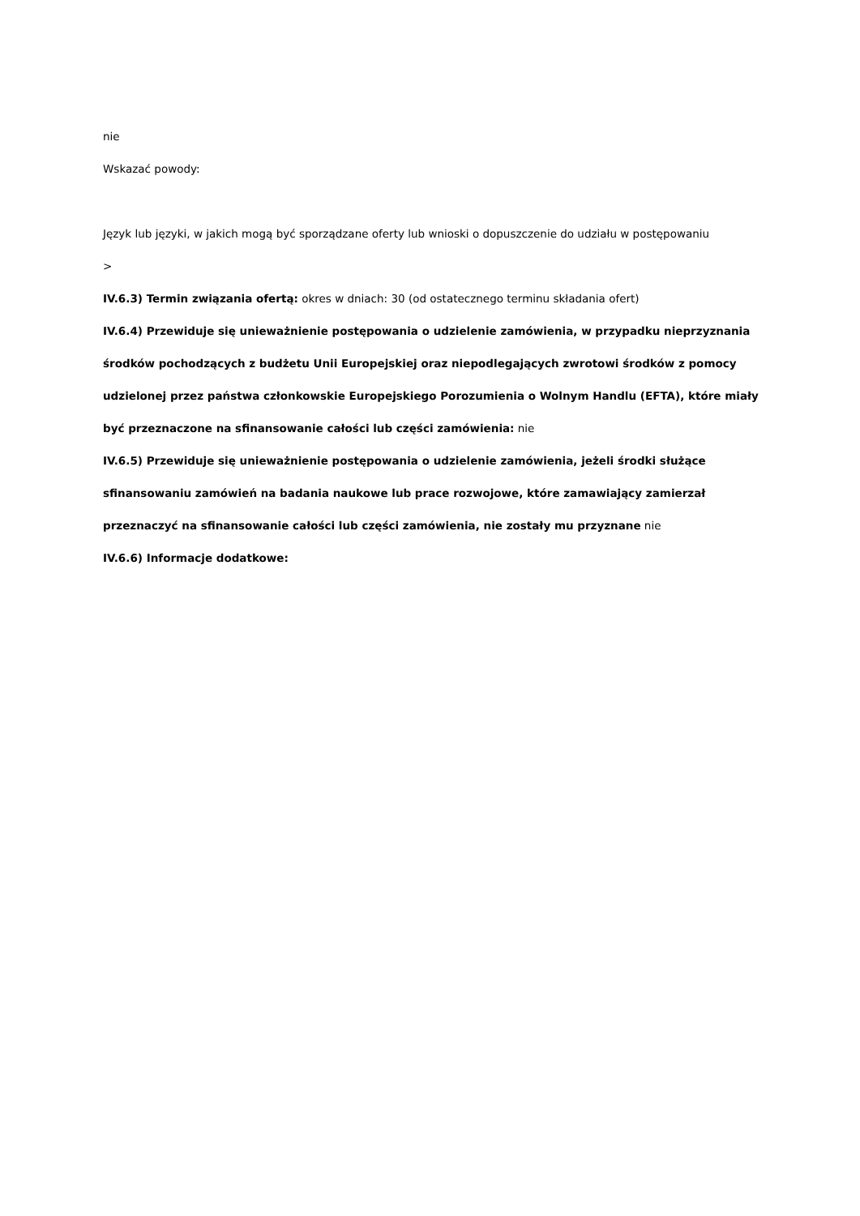nie
Wskazać powody:
Język lub języki, w jakich mogą być sporządzane oferty lub wnioski o dopuszczenie do udziału w postępowaniu
>
IV.6.3) Termin związania ofertą: okres w dniach: 30 (od ostatecznego terminu składania ofert)
IV.6.4) Przewiduje się unieważnienie postępowania o udzielenie zamówienia, w przypadku nieprzyznania środków pochodzących z budżetu Unii Europejskiej oraz niepodlegających zwrotowi środków z pomocy udzielonej przez państwa członkowskie Europejskiego Porozumienia o Wolnym Handlu (EFTA), które miały być przeznaczone na sfinansowanie całości lub części zamówienia: nie
IV.6.5) Przewiduje się unieważnienie postępowania o udzielenie zamówienia, jeżeli środki służące sfinansowaniu zamówień na badania naukowe lub prace rozwojowe, które zamawiający zamierzał przeznaczyć na sfinansowanie całości lub części zamówienia, nie zostały mu przyznane nie
IV.6.6) Informacje dodatkowe: